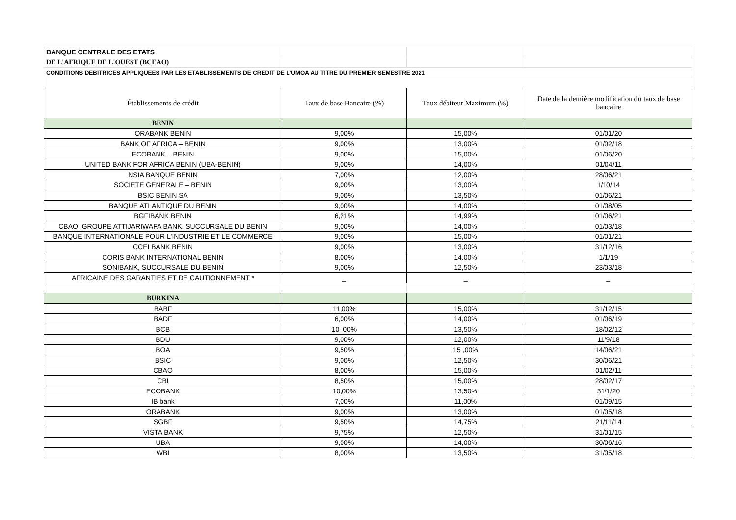| BANQUE CENTRALE DES ETATS | | | |
| DE L'AFRIQUE DE L'OUEST (BCEAO) | | | |
| CONDITIONS DEBITRICES APPLIQUEES PAR LES ETABLISSEMENTS DE CREDIT DE L'UMOA AU TITRE DU PREMIER SEMESTRE 2021 | | | |
| Établissements de crédit | Taux de base Bancaire (%) | Taux débiteur Maximum (%) | Date de la dernière modification du taux de base bancaire |
| BENIN | | | |
| ORABANK BENIN | 9,00% | 15,00% | 01/01/20 |
| BANK OF AFRICA – BENIN | 9,00% | 13,00% | 01/02/18 |
| ECOBANK – BENIN | 9,00% | 15,00% | 01/06/20 |
| UNITED BANK FOR AFRICA BENIN (UBA-BENIN) | 9,00% | 14,00% | 01/04/11 |
| NSIA BANQUE BENIN | 7,00% | 12,00% | 28/06/21 |
| SOCIETE GENERALE – BENIN | 9,00% | 13,00% | 1/10/14 |
| BSIC BENIN SA | 9,00% | 13,50% | 01/06/21 |
| BANQUE ATLANTIQUE DU BENIN | 9,00% | 14,00% | 01/08/05 |
| BGFIBANK BENIN | 6,21% | 14,99% | 01/06/21 |
| CBAO, GROUPE ATTIJARIWAFA BANK, SUCCURSALE DU BENIN | 9,00% | 14,00% | 01/03/18 |
| BANQUE INTERNATIONALE POUR L'INDUSTRIE ET LE COMMERCE | 9,00% | 15,00% | 01/01/21 |
| CCEI BANK BENIN | 9,00% | 13,00% | 31/12/16 |
| CORIS BANK INTERNATIONAL BENIN | 8,00% | 14,00% | 1/1/19 |
| SONIBANK, SUCCURSALE DU BENIN | 9,00% | 12,50% | 23/03/18 |
| AFRICAINE DES GARANTIES ET DE CAUTIONNEMENT * | _ | _ | _ |
| BURKINA | | | |
| BABF | 11,00% | 15,00% | 31/12/15 |
| BADF | 6,00% | 14,00% | 01/06/19 |
| BCB | 10 ,00% | 13,50% | 18/02/12 |
| BDU | 9,00% | 12,00% | 11/9/18 |
| BOA | 9,50% | 15 ,00% | 14/06/21 |
| BSIC | 9,00% | 12,50% | 30/06/21 |
| CBAO | 8,00% | 15,00% | 01/02/11 |
| CBI | 8,50% | 15,00% | 28/02/17 |
| ECOBANK | 10,00% | 13,50% | 31/1/20 |
| IB bank | 7,00% | 11,00% | 01/09/15 |
| ORABANK | 9,00% | 13,00% | 01/05/18 |
| SGBF | 9,50% | 14,75% | 21/11/14 |
| VISTA BANK | 9,75% | 12,50% | 31/01/15 |
| UBA | 9,00% | 14,00% | 30/06/16 |
| WBI | 8,00% | 13,50% | 31/05/18 |